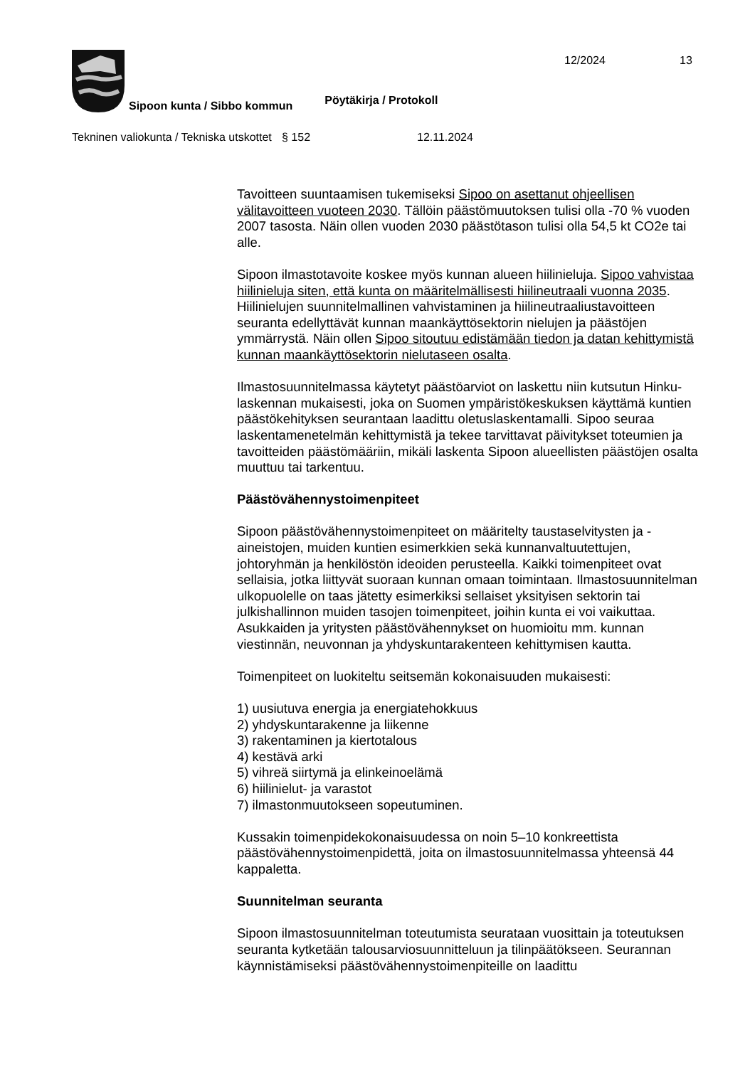Sipoon kunta / Sibbo kommun
Pöytäkirja / Protokoll
12/2024 13
Tekninen valiokunta / Tekniska utskottet
§ 152 12.11.2024
Tavoitteen suuntaamisen tukemiseksi Sipoo on asettanut ohjeellisen välitavoitteen vuoteen 2030. Tällöin päästömuutoksen tulisi olla -70 % vuoden 2007 tasosta. Näin ollen vuoden 2030 päästötason tulisi olla 54,5 kt CO2e tai alle.
Sipoon ilmastotavoite koskee myös kunnan alueen hiilinieluja. Sipoo vahvistaa hiilinieluja siten, että kunta on määritelmällisesti hiilineutraali vuonna 2035. Hiilinielujen suunnitelmallinen vahvistaminen ja hiilineutraaliustavoitteen seuranta edellyttävät kunnan maankäyttösektorin nielujen ja päästöjen ymmärrystä. Näin ollen Sipoo sitoutuu edistämään tiedon ja datan kehittymistä kunnan maankäyttösektorin nielutaseen osalta.
Ilmastosuunnitelmassa käytetyt päästöarviot on laskettu niin kutsutun Hinku-laskennan mukaisesti, joka on Suomen ympäristökeskuksen käyttämä kuntien päästökehityksen seurantaan laadittu oletuslaskentamalli. Sipoo seuraa laskentamenetelmän kehittymistä ja tekee tarvittavat päivitykset toteumien ja tavoitteiden päästömääriin, mikäli laskenta Sipoon alueellisten päästöjen osalta muuttuu tai tarkentuu.
Päästövähennystoimenpiteet
Sipoon päästövähennystoimenpiteet on määritelty taustaselvitysten ja -aineistojen, muiden kuntien esimerkkien sekä kunnanvaltuutettujen, johtoryhmän ja henkilöstön ideoiden perusteella. Kaikki toimenpiteet ovat sellaisia, jotka liittyvät suoraan kunnan omaan toimintaan. Ilmastosuunnitelman ulkopuolelle on taas jätetty esimerkiksi sellaiset yksityisen sektorin tai julkishallinnon muiden tasojen toimenpiteet, joihin kunta ei voi vaikuttaa. Asukkaiden ja yritysten päästövähennykset on huomioitu mm. kunnan viestinnän, neuvonnan ja yhdyskuntarakenteen kehittymisen kautta.
Toimenpiteet on luokiteltu seitsemän kokonaisuuden mukaisesti:
1) uusiutuva energia ja energiatehokkuus
2) yhdyskuntarakenne ja liikenne
3) rakentaminen ja kiertotalous
4) kestävä arki
5) vihreä siirtymä ja elinkeinoelämä
6) hiilinielut- ja varastot
7) ilmastonmuutokseen sopeutuminen.
Kussakin toimenpidekokonaisuudessa on noin 5–10 konkreettista päästövähennystoimenpidettä, joita on ilmastosuunnitelmassa yhteensä 44 kappaletta.
Suunnitelman seuranta
Sipoon ilmastosuunnitelman toteutumista seurataan vuosittain ja toteutuksen seuranta kytketään talousarviosuunnitteluun ja tilinpäätökseen. Seurannan käynnistämiseksi päästövähennystoimenpiteille on laadittu